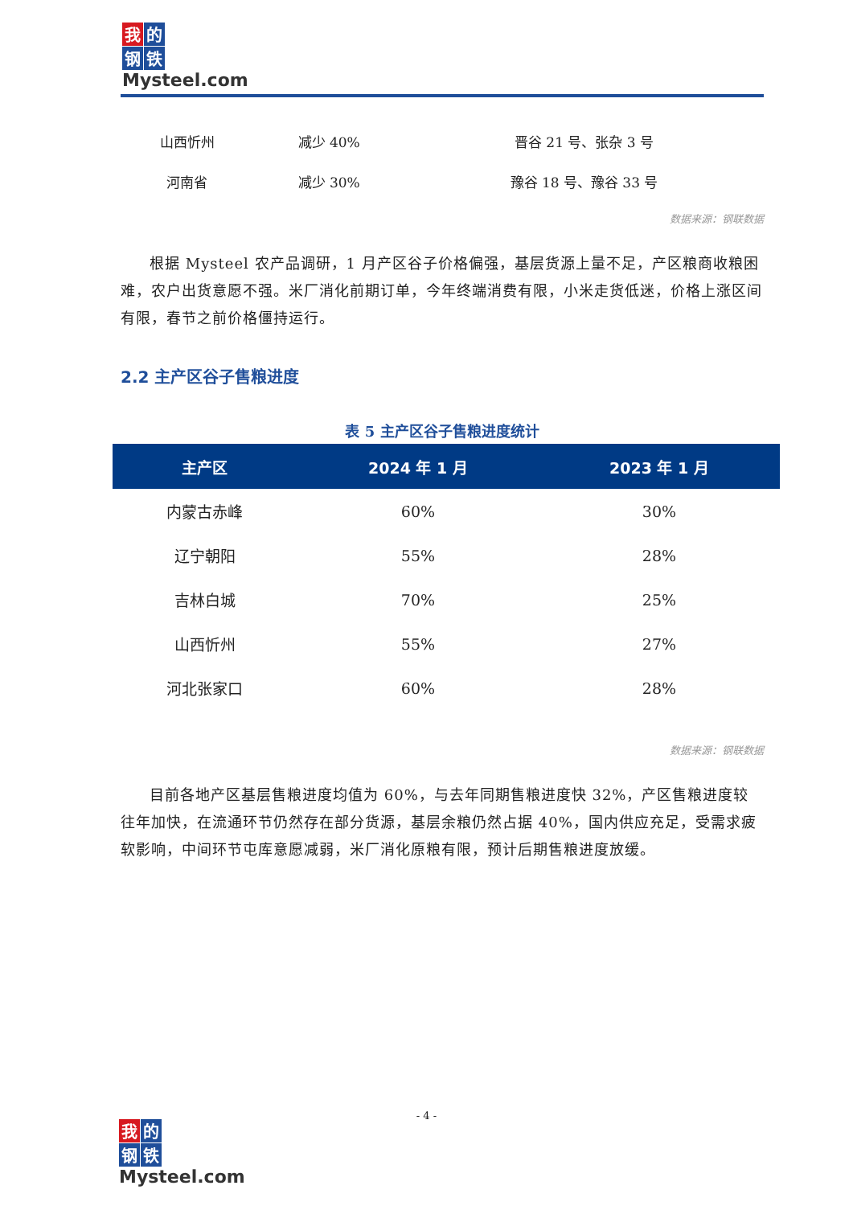我 的 钢 铁
Mysteel.com
| 山西忻州 | 减少 40% | 晋谷 21 号、张杂 3 号 |
| 河南省 | 减少 30% | 豫谷 18 号、豫谷 33 号 |
数据来源：钢联数据
根据 Mysteel 农产品调研，1 月产区谷子价格偏强，基层货源上量不足，产区粮商收粮困难，农户出货意愿不强。米厂消化前期订单，今年终端消费有限，小米走货低迷，价格上涨区间有限，春节之前价格僵持运行。
2.2 主产区谷子售粮进度
表 5 主产区谷子售粮进度统计
| 主产区 | 2024 年 1 月 | 2023 年 1 月 |
| --- | --- | --- |
| 内蒙古赤峰 | 60% | 30% |
| 辽宁朝阳 | 55% | 28% |
| 吉林白城 | 70% | 25% |
| 山西忻州 | 55% | 27% |
| 河北张家口 | 60% | 28% |
数据来源：钢联数据
目前各地产区基层售粮进度均值为 60%，与去年同期售粮进度快 32%，产区售粮进度较往年加快，在流通环节仍然存在部分货源，基层余粮仍然占据 40%，国内供应充足，受需求疲软影响，中间环节屯库意愿减弱，米厂消化原粮有限，预计后期售粮进度放缓。
- 4 -
我 的 钢 铁
Mysteel.com